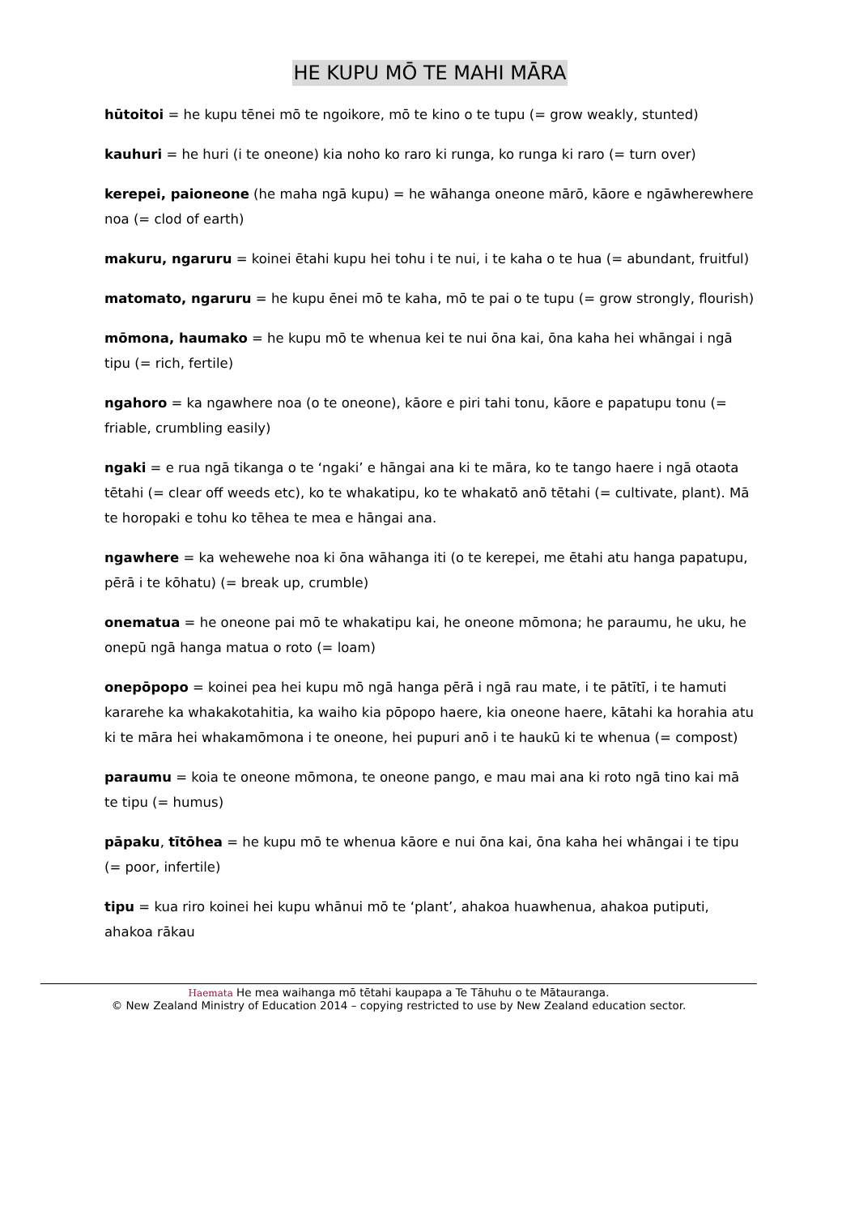HE KUPU MŌ TE MAHI MĀRA
hūtoitoi = he kupu tēnei mō te ngoikore, mō te kino o te tupu (= grow weakly, stunted)
kauhuri = he huri (i te oneone) kia noho ko raro ki runga, ko runga ki raro (= turn over)
kerepei, paioneone (he maha ngā kupu) = he wāhanga oneone mārō, kāore e ngāwherewhere noa (= clod of earth)
makuru, ngaruru = koinei ētahi kupu hei tohu i te nui, i te kaha o te hua (= abundant, fruitful)
matomato, ngaruru = he kupu ēnei mō te kaha, mō te pai o te tupu (= grow strongly, flourish)
mōmona, haumako = he kupu mō te whenua kei te nui ōna kai, ōna kaha hei whāngai i ngā tipu (= rich, fertile)
ngahoro = ka ngawhere noa (o te oneone), kāore e piri tahi tonu, kāore e papatupu tonu (= friable, crumbling easily)
ngaki = e rua ngā tikanga o te ‘ngaki’ e hāngai ana ki te māra, ko te tango haere i ngā otaota tētahi (= clear off weeds etc), ko te whakatipu, ko te whakatō anō tētahi (= cultivate, plant). Mā te horopaki e tohu ko tēhea te mea e hāngai ana.
ngawhere = ka wehewehe noa ki ōna wāhanga iti (o te kerepei, me ētahi atu hanga papatupu, pērā i te kōhatu) (= break up, crumble)
onematua = he oneone pai mō te whakatipu kai, he oneone mōmona; he paraumu, he uku, he onepū ngā hanga matua o roto (= loam)
onepōpopo = koinei pea hei kupu mō ngā hanga pērā i ngā rau mate, i te pātītī, i te hamuti kararehe ka whakakotahitia, ka waiho kia pōpopo haere, kia oneone haere, kātahi ka horahia atu ki te māra hei whakamōmona i te oneone, hei pupuri anō i te haukū ki te whenua (= compost)
paraumu = koia te oneone mōmona, te oneone pango, e mau mai ana ki roto ngā tino kai mā te tipu (= humus)
pāpaku, tītōhea = he kupu mō te whenua kāore e nui ōna kai, ōna kaha hei whāngai i te tipu (= poor, infertile)
tipu = kua riro koinei hei kupu whānui mō te ‘plant’, ahakoa huawhenua, ahakoa putiputi, ahakoa rākau
Haemata He mea waihanga mō tētahi kaupapa a Te Tāhuhu o te Mātauranga.
© New Zealand Ministry of Education 2014 – copying restricted to use by New Zealand education sector.